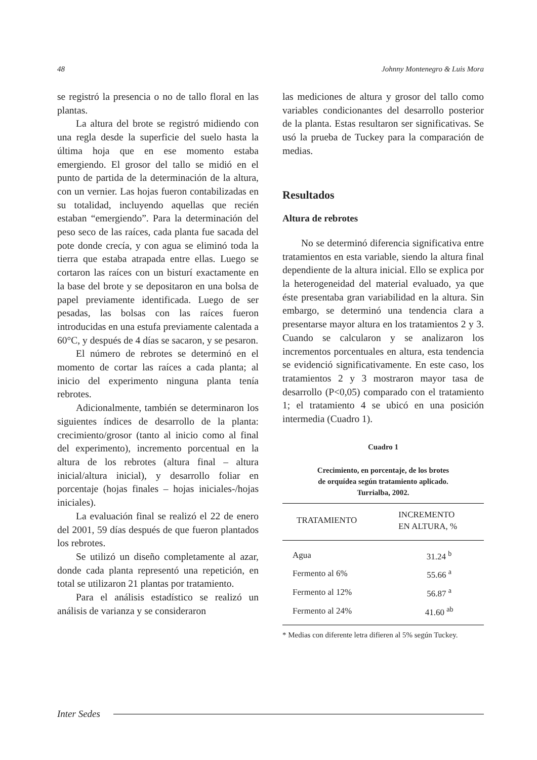48 Johnny Montenegro & Luis Mora
se registró la presencia o no de tallo floral en las plantas.
La altura del brote se registró midiendo con una regla desde la superficie del suelo hasta la última hoja que en ese momento estaba emergiendo. El grosor del tallo se midió en el punto de partida de la determinación de la altura, con un vernier. Las hojas fueron contabilizadas en su totalidad, incluyendo aquellas que recién estaban “emergiendo”. Para la determinación del peso seco de las raíces, cada planta fue sacada del pote donde crecía, y con agua se eliminó toda la tierra que estaba atrapada entre ellas. Luego se cortaron las raíces con un bisturí exactamente en la base del brote y se depositaron en una bolsa de papel previamente identificada. Luego de ser pesadas, las bolsas con las raíces fueron introducidas en una estufa previamente calentada a 60°C, y después de 4 días se sacaron, y se pesaron.
El número de rebrotes se determinó en el momento de cortar las raíces a cada planta; al inicio del experimento ninguna planta tenía rebrotes.
Adicionalmente, también se determinaron los siguientes índices de desarrollo de la planta: crecimiento/grosor (tanto al inicio como al final del experimento), incremento porcentual en la altura de los rebrotes (altura final – altura inicial/altura inicial), y desarrollo foliar en porcentaje (hojas finales – hojas iniciales-/hojas iniciales).
La evaluación final se realizó el 22 de enero del 2001, 59 días después de que fueron plantados los rebrotes.
Se utilizó un diseño completamente al azar, donde cada planta representó una repetición, en total se utilizaron 21 plantas por tratamiento.
Para el análisis estadístico se realizó un análisis de varianza y se consideraron
las mediciones de altura y grosor del tallo como variables condicionantes del desarrollo posterior de la planta. Estas resultaron ser significativas. Se usó la prueba de Tuckey para la comparación de medias.
Resultados
Altura de rebrotes
No se determinó diferencia significativa entre tratamientos en esta variable, siendo la altura final dependiente de la altura inicial. Ello se explica por la heterogeneidad del material evaluado, ya que éste presentaba gran variabilidad en la altura. Sin embargo, se determinó una tendencia clara a presentarse mayor altura en los tratamientos 2 y 3. Cuando se calcularon y se analizaron los incrementos porcentuales en altura, esta tendencia se evidenció significativamente. En este caso, los tratamientos 2 y 3 mostraron mayor tasa de desarrollo (P<0,05) comparado con el tratamiento 1; el tratamiento 4 se ubicó en una posición intermedia (Cuadro 1).
Cuadro 1
Crecimiento, en porcentaje, de los brotes
de orquídea según tratamiento aplicado.
Turrialba, 2002.
| TRATAMIENTO | INCREMENTO EN ALTURA, % |
| --- | --- |
| Agua | 31.24 <sup>b</sup> |
| Fermento al 6% | 55.66 <sup>a</sup> |
| Fermento al 12% | 56.87 <sup>a</sup> |
| Fermento al 24% | 41.60 <sup>ab</sup> |
* Medias con diferente letra difieren al 5% según Tuckey.
Inter Sedes